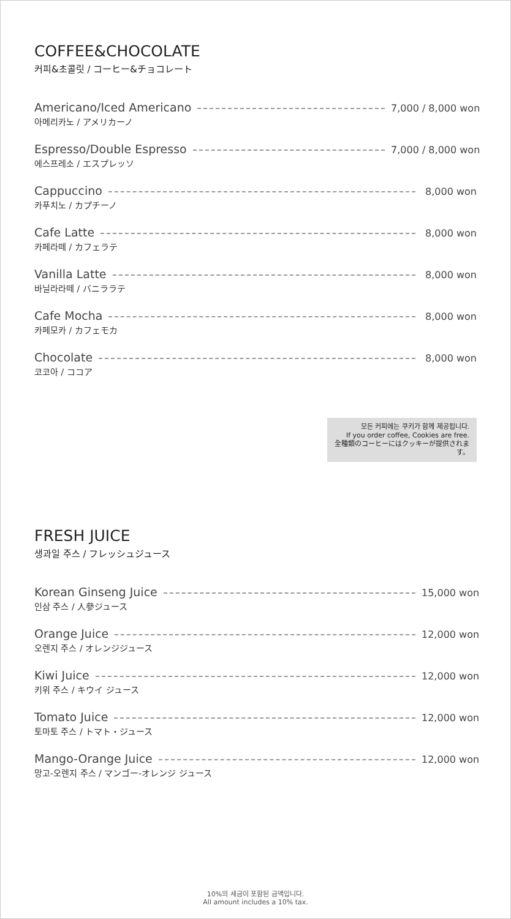COFFEE&CHOCOLATE
커피&초콜릿 / コーヒー&チョコレート
Americano/Iced Americano
아메리카노 / アメリカーノ
7,000 / 8,000 won
Espresso/Double Espresso
에스프레소 / エスプレッソ
7,000 / 8,000 won
Cappuccino
카푸치노 / カプチーノ
8,000 won
Cafe Latte
카페라떼 / カフェラテ
8,000 won
Vanilla Latte
바닐라라떼 / バニララテ
8,000 won
Cafe Mocha
카페모카 / カフェモカ
8,000 won
Chocolate
코코아 / ココア
8,000 won
모든 커피에는 쿠키가 함께 제공됩니다.
If you order coffee, Cookies are free.
全種類のコーヒーにはクッキーが提供されます。
FRESH JUICE
생과일 주스 / フレッシュジュース
Korean Ginseng Juice
인삼 주스 / 人參ジュース
15,000 won
Orange Juice
오렌지 주스 / オレンジジュース
12,000 won
Kiwi Juice
키위 주스 / キウイ ジュース
12,000 won
Tomato Juice
토마토 주스 / トマト・ジュース
12,000 won
Mango-Orange Juice
망고-오렌지 주스 / マンゴー-オレンジ ジュース
12,000 won
10%의 세금이 포함된 금액입니다.
All amount includes a 10% tax.